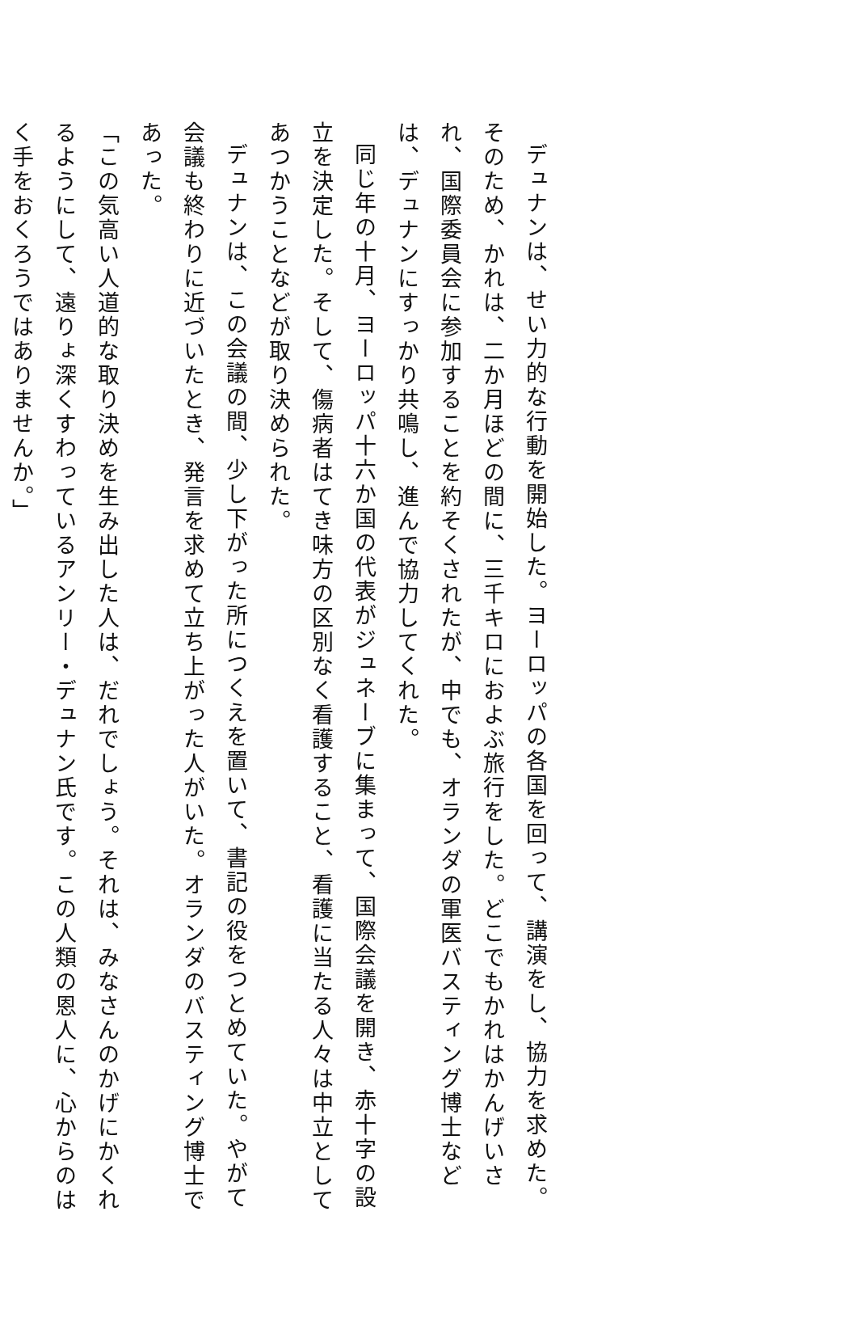デュナンは、せい力的な行動を開始した。ヨーロッパの各国を回って、講演をし、協力を求めた。そのため、かれは、二か月ほどの間に、三千キロにおよぶ旅行をした。どこでもかれはかんげいされ、国際委員会に参加することを約そくされたが、中でも、オランダの軍医バスティング博士などは、デュナンにすっかり共鳴し、進んで協力してくれた。
同じ年の十月、ヨーロッパ十六か国の代表がジュネーブに集まって、国際会議を開き、赤十字の設立を決定した。そして、傷病者はてき味方の区別なく看護すること、看護に当たる人々は中立としてあつかうことなどが取り決められた。
デュナンは、この会議の間、少し下がった所につくえを置いて、書記の役をつとめていた。やがて会議も終わりに近づいたとき、発言を求めて立ち上がった人がいた。オランダのバスティング博士であった。
「この気高い人道的な取り決めを生み出した人は、だれでしょう。それは、みなさんのかげにかくれるようにして、遠りょ深くすわっているアンリー・デュナン氏です。この人類の恩人に、心からのはく手をおくろうではありませんか。」